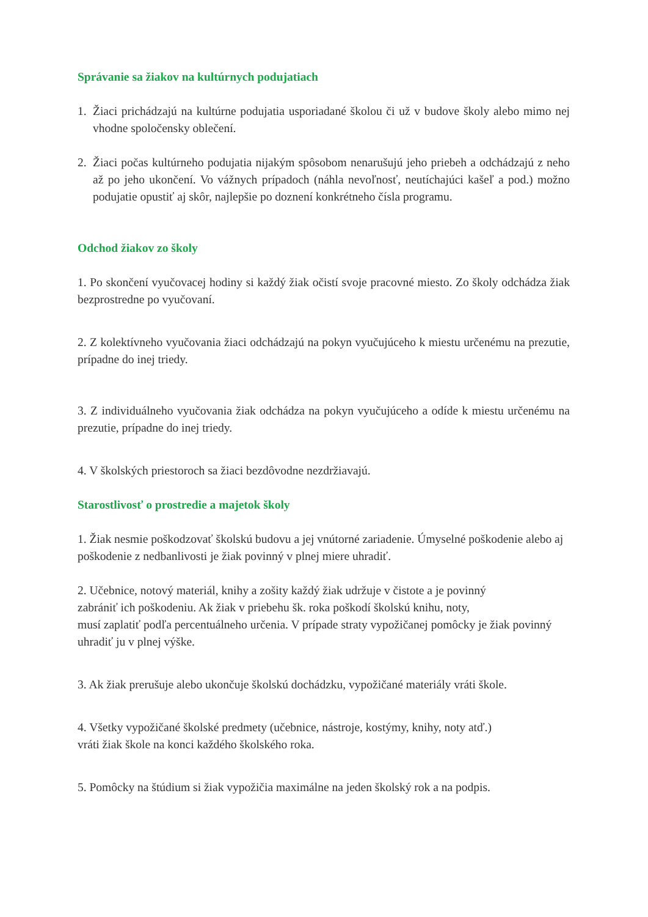Správanie sa žiakov na kultúrnych podujatiach
1. Žiaci prichádzajú na kultúrne podujatia usporiadané školou či už v budove školy alebo mimo nej vhodne spoločensky oblečení.
2. Žiaci počas kultúrneho podujatia nijakým spôsobom nenarušujú jeho priebeh a odchádzajú z neho až po jeho ukončení. Vo vážnych prípadoch (náhla nevoľnosť, neutíchajúci kašeľ a pod.) možno podujatie opustiť aj skôr, najlepšie po doznení konkrétneho čísla programu.
Odchod žiakov zo školy
1. Po skončení vyučovacej hodiny si každý žiak očistí svoje pracovné miesto. Zo školy odchádza žiak bezprostredne po vyučovaní.
2. Z kolektívneho vyučovania žiaci odchádzajú na pokyn vyučujúceho k miestu určenému na prezutie, prípadne do inej triedy.
3. Z individuálneho vyučovania žiak odchádza na pokyn vyučujúceho a odíde k miestu určenému na prezutie, prípadne do inej triedy.
4. V školských priestoroch sa žiaci bezdôvodne nezdržiavajú.
Starostlivosť o prostredie a majetok školy
1. Žiak nesmie poškodzovať školskú budovu a jej vnútorné zariadenie. Úmyselné poškodenie alebo aj poškodenie z nedbanlivosti je žiak povinný v plnej miere uhradiť.
2. Učebnice, notový materiál, knihy a zošity každý žiak udržuje v čistote a je povinný
zabrániť ich poškodeniu. Ak žiak v priebehu šk. roka poškodí školskú knihu, noty,
musí zaplatiť podľa percentuálneho určenia. V prípade straty vypožičanej pomôcky je žiak povinný uhradiť ju v plnej výške.
3. Ak žiak prerušuje alebo ukončuje školskú dochádzku, vypožičané materiály vráti škole.
4. Všetky vypožičané školské predmety (učebnice, nástroje, kostýmy, knihy, noty atď.)
vráti žiak škole na konci každého školského roka.
5. Pomôcky na štúdium si žiak vypožičia maximálne na jeden školský rok a na podpis.